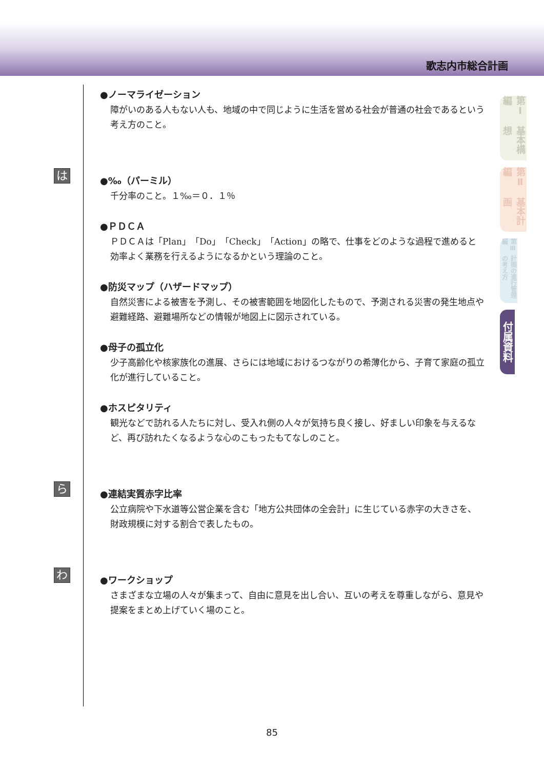歌志内市総合計画
●ノーマライゼーション
障がいのある人もない人も、地域の中で同じように生活を営める社会が普通の社会であるという考え方のこと。
は
●‰（パーミル）
千分率のこと。１‰＝０．１％
●ＰＤＣＡ
ＰＤＣＡは「Plan」「Do」「Check」「Action」の略で、仕事をどのような過程で進めると効率よく業務を行えるようになるかという理論のこと。
●防災マップ（ハザードマップ）
自然災害による被害を予測し、その被害範囲を地図化したもので、予測される災害の発生地点や避難経路、避難場所などの情報が地図上に図示されている。
●母子の孤立化
少子高齢化や核家族化の進展、さらには地域におけるつながりの希薄化から、子育て家庭の孤立化が進行していること。
●ホスピタリティ
観光などで訪れる人たちに対し、受入れ側の人々が気持ち良く接し、好ましい印象を与えるなど、再び訪れたくなるような心のこもったもてなしのこと。
ら
●連結実質赤字比率
公立病院や下水道等公営企業を含む「地方公共団体の全会計」に生じている赤字の大きさを、財政規模に対する割合で表したもの。
わ
●ワークショップ
さまざまな立場の人々が集まって、自由に意見を出し合い、互いの考えを尊重しながら、意見や提案をまとめ上げていく場のこと。
第Ⅰ編 基本構想
第Ⅱ編 基本計画
第Ⅲ編 計画の進行管理の考え方
付属資料
85